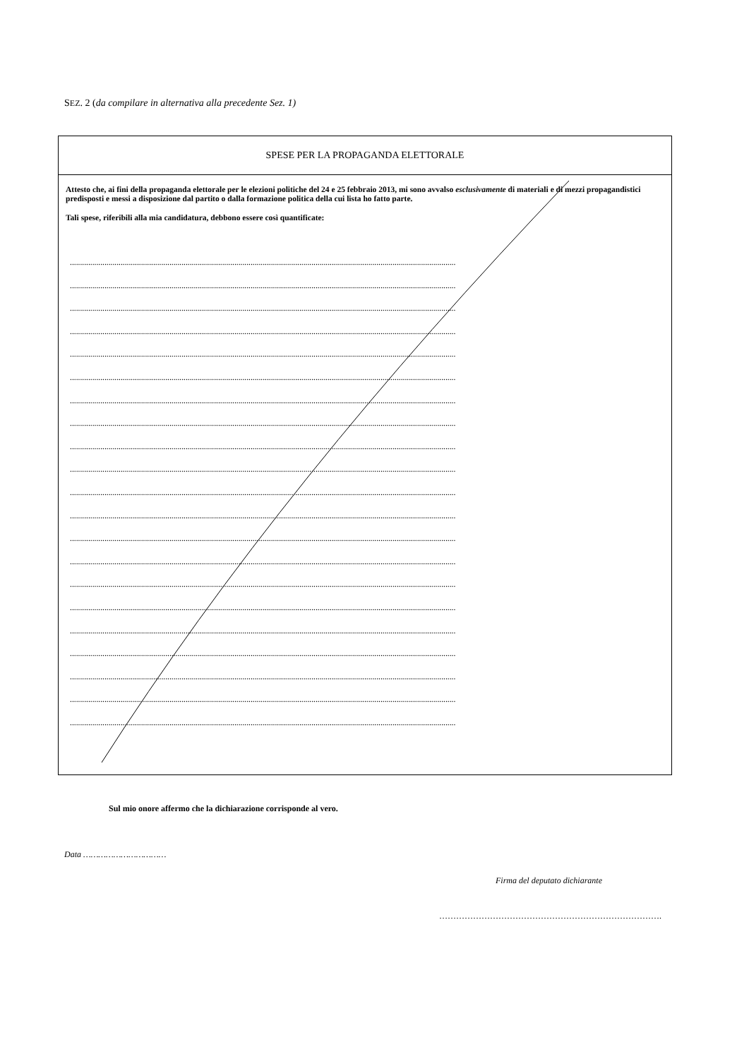SEZ. 2 (da compilare in alternativa alla precedente Sez. 1)
SPESE PER LA PROPAGANDA ELETTORALE
Attesto che, ai fini della propaganda elettorale per le elezioni politiche del 24 e 25 febbraio 2013, mi sono avvalso esclusivamente di materiali e di mezzi propagandistici predisposti e messi a disposizione dal partito o dalla formazione politica della cui lista ho fatto parte.
Tali spese, riferibili alla mia candidatura, debbono essere così quantificate:
..............................................................................................................................................................................................
..............................................................................................................................................................................................
..............................................................................................................................................................................................
..............................................................................................................................................................................................
..............................................................................................................................................................................................
..............................................................................................................................................................................................
..............................................................................................................................................................................................
..............................................................................................................................................................................................
..............................................................................................................................................................................................
..............................................................................................................................................................................................
..............................................................................................................................................................................................
..............................................................................................................................................................................................
..............................................................................................................................................................................................
..............................................................................................................................................................................................
..............................................................................................................................................................................................
..............................................................................................................................................................................................
..............................................................................................................................................................................................
..............................................................................................................................................................................................
..............................................................................................................................................................................................
..............................................................................................................................................................................................
..............................................................................................................................................................................................
Sul mio onore affermo che la dichiarazione corrisponde al vero.
Data ……………………………
Firma del deputato dichiarante
…………………………………………………………………….